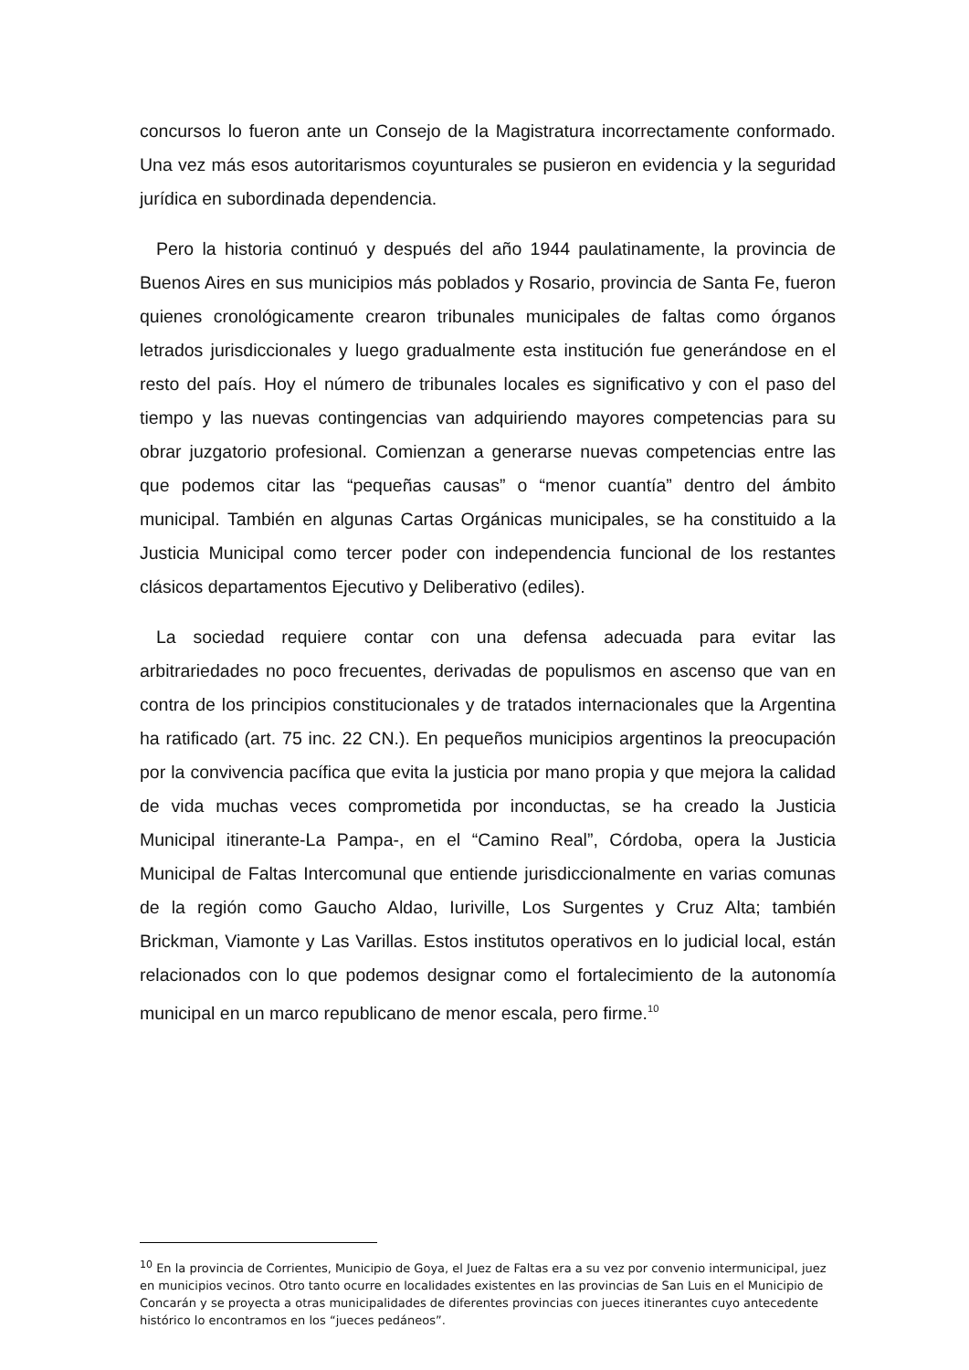concursos lo fueron ante un Consejo de la Magistratura incorrectamente conformado. Una vez más esos autoritarismos coyunturales se pusieron en evidencia y la seguridad jurídica en subordinada dependencia.
Pero la historia continuó y después del año 1944 paulatinamente, la provincia de Buenos Aires en sus municipios más poblados y Rosario, provincia de Santa Fe, fueron quienes cronológicamente crearon tribunales municipales de faltas como órganos letrados jurisdiccionales y luego gradualmente esta institución fue generándose en el resto del país. Hoy el número de tribunales locales es significativo y con el paso del tiempo y las nuevas contingencias van adquiriendo mayores competencias para su obrar juzgatorio profesional. Comienzan a generarse nuevas competencias entre las que podemos citar las “pequeñas causas” o “menor cuantía” dentro del ámbito municipal. También en algunas Cartas Orgánicas municipales, se ha constituido a la Justicia Municipal como tercer poder con independencia funcional de los restantes clásicos departamentos Ejecutivo y Deliberativo (ediles).
La sociedad requiere contar con una defensa adecuada para evitar las arbitrariedades no poco frecuentes, derivadas de populismos en ascenso que van en contra de los principios constitucionales y de tratados internacionales que la Argentina ha ratificado (art. 75 inc. 22 CN.). En pequeños municipios argentinos la preocupación por la convivencia pacífica que evita la justicia por mano propia y que mejora la calidad de vida muchas veces comprometida por inconductas, se ha creado la Justicia Municipal itinerante-La Pampa-, en el “Camino Real”, Córdoba, opera la Justicia Municipal de Faltas Intercomunal que entiende jurisdiccionalmente en varias comunas de la región como Gaucho Aldao, Iuriville, Los Surgentes y Cruz Alta; también Brickman, Viamonte y Las Varillas. Estos institutos operativos en lo judicial local, están relacionados con lo que podemos designar como el fortalecimiento de la autonomía municipal en un marco republicano de menor escala, pero firme.<sup>10</sup>
<sup>10</sup> En la provincia de Corrientes, Municipio de Goya, el Juez de Faltas era a su vez por convenio intermunicipal, juez en municipios vecinos. Otro tanto ocurre en localidades existentes en las provincias de San Luis en el Municipio de Concarán y se proyecta a otras municipalidades de diferentes provincias con jueces itinerantes cuyo antecedente histórico lo encontramos en los “jueces pedáneos”.